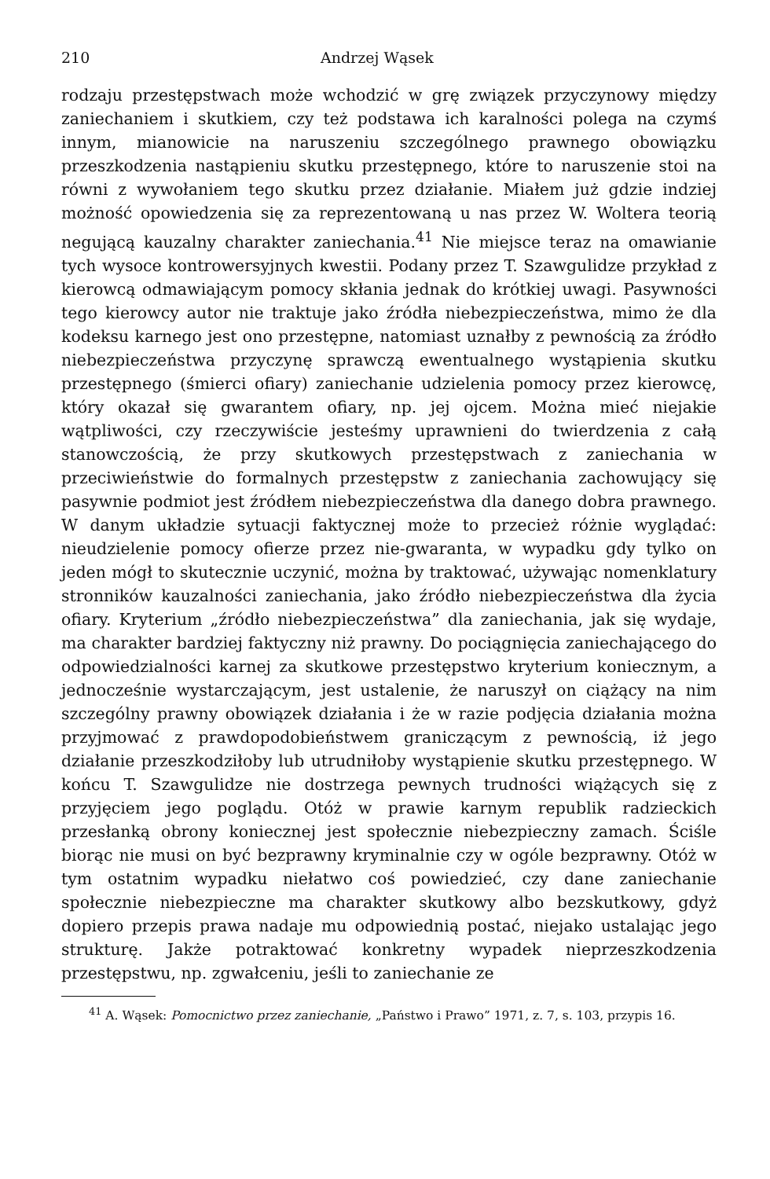210 Andrzej Wąsek
rodzaju przestępstwach może wchodzić w grę związek przyczynowy między zaniechaniem i skutkiem, czy też podstawa ich karalności polega na czymś innym, mianowicie na naruszeniu szczególnego prawnego obowiązku przeszkodzenia nastąpieniu skutku przestępnego, które to naruszenie stoi na równi z wywołaniem tego skutku przez działanie. Miałem już gdzie indziej możność opowiedzenia się za reprezentowaną u nas przez W. Woltera teorią negującą kauzalny charakter zaniechania.<sup>41</sup> Nie miejsce teraz na omawianie tych wysoce kontrowersyjnych kwestii. Podany przez T. Szawgulidze przykład z kierowcą odmawiającym pomocy skłania jednak do krótkiej uwagi. Pasywności tego kierowcy autor nie traktuje jako źródła niebezpieczeństwa, mimo że dla kodeksu karnego jest ono przestępne, natomiast uznałby z pewnością za źródło niebezpieczeństwa przyczynę sprawczą ewentualnego wystąpienia skutku przestępnego (śmierci ofiary) zaniechanie udzielenia pomocy przez kierowcę, który okazał się gwarantem ofiary, np. jej ojcem. Można mieć niejakie wątpliwości, czy rzeczywiście jesteśmy uprawnieni do twierdzenia z całą stanowczością, że przy skutkowych przestępstwach z zaniechania w przeciwieństwie do formalnych przestępstw z zaniechania zachowujący się pasywnie podmiot jest źródłem niebezpieczeństwa dla danego dobra prawnego. W danym układzie sytuacji faktycznej może to przecież różnie wyglądać: nieudzielenie pomocy ofierze przez nie-gwaranta, w wypadku gdy tylko on jeden mógł to skutecznie uczynić, można by traktować, używając nomenklatury stronników kauzalności zaniechania, jako źródło niebezpieczeństwa dla życia ofiary. Kryterium „źródło niebezpieczeństwa” dla zaniechania, jak się wydaje, ma charakter bardziej faktyczny niż prawny. Do pociągnięcia zaniechającego do odpowiedzialności karnej za skutkowe przestępstwo kryterium koniecznym, a jednocześnie wystarczającym, jest ustalenie, że naruszył on ciążący na nim szczególny prawny obowiązek działania i że w razie podjęcia działania można przyjmować z prawdopodobieństwem graniczącym z pewnością, iż jego działanie przeszkodziłoby lub utrudniłoby wystąpienie skutku przestępnego. W końcu T. Szawgulidze nie dostrzega pewnych trudności wiążących się z przyjęciem jego poglądu. Otóż w prawie karnym republik radzieckich przesłanką obrony koniecznej jest społecznie niebezpieczny zamach. Ściśle biorąc nie musi on być bezprawny kryminalnie czy w ogóle bezprawny. Otóż w tym ostatnim wypadku niełatwo coś powiedzieć, czy dane zaniechanie społecznie niebezpieczne ma charakter skutkowy albo bezskutkowy, gdyż dopiero przepis prawa nadaje mu odpowiednią postać, niejako ustalając jego strukturę. Jakże potraktować konkretny wypadek nieprzeszkodzenia przestępstwu, np. zgwałceniu, jeśli to zaniechanie ze
<sup>41</sup> A. Wąsek: Pomocnictwo przez zaniechanie, „Państwo i Prawo” 1971, z. 7, s. 103, przypis 16.